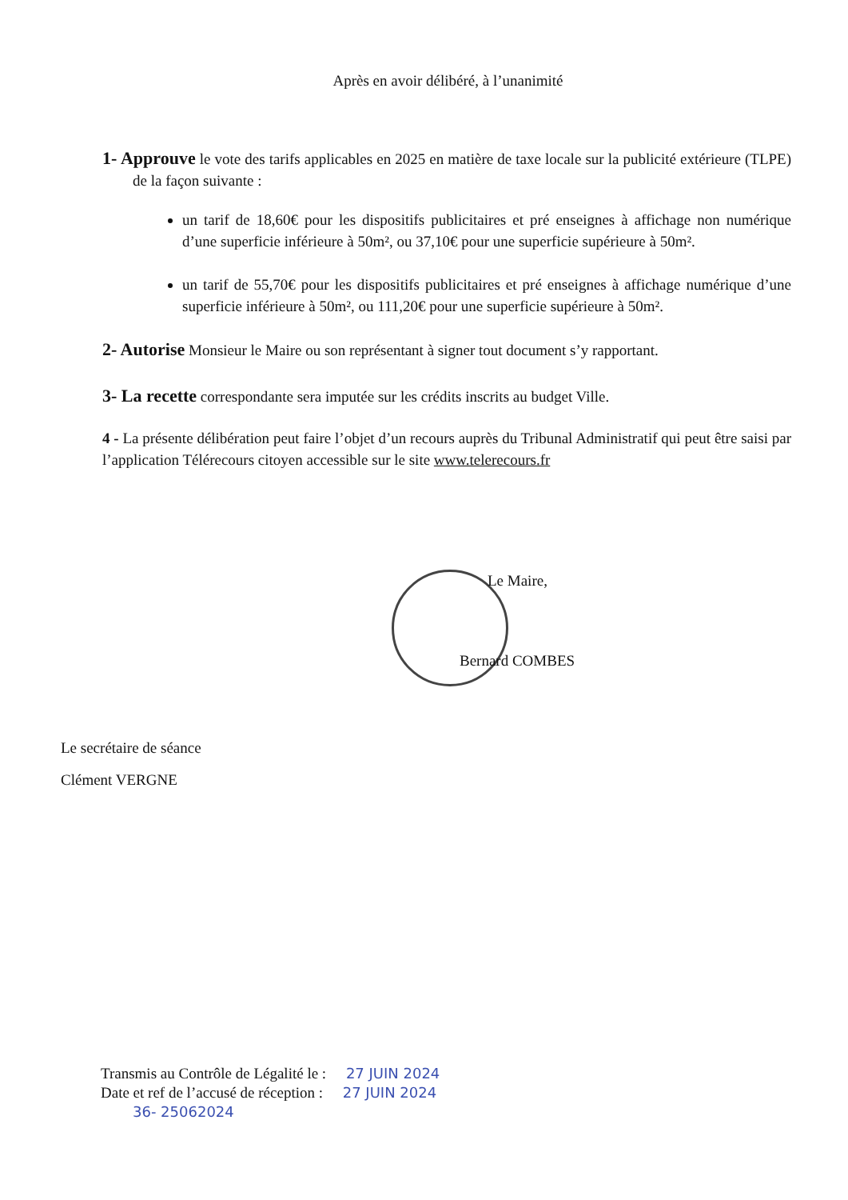Après en avoir délibéré, à l’unanimité
1- Approuve le vote des tarifs applicables en 2025 en matière de taxe locale sur la publicité extérieure (TLPE) de la façon suivante :
un tarif de 18,60€ pour les dispositifs publicitaires et pré enseignes à affichage non numérique d’une superficie inférieure à 50m², ou 37,10€ pour une superficie supérieure à 50m².
un tarif de 55,70€ pour les dispositifs publicitaires et pré enseignes à affichage numérique d’une superficie inférieure à 50m², ou 111,20€ pour une superficie supérieure à 50m².
2- Autorise Monsieur le Maire ou son représentant à signer tout document s’y rapportant.
3- La recette correspondante sera imputée sur les crédits inscrits au budget Ville.
4 - La présente délibération peut faire l’objet d’un recours auprès du Tribunal Administratif qui peut être saisi par l’application Télérecours citoyen accessible sur le site www.telerecours.fr
Le Maire,
Bernard COMBES
Le secrétaire de séance
Clément VERGNE
Transmis au Contrôle de Légalité le : 27 JUIN 2024
Date et ref de l’accusé de réception : 27 JUIN 2024
36- 25062024